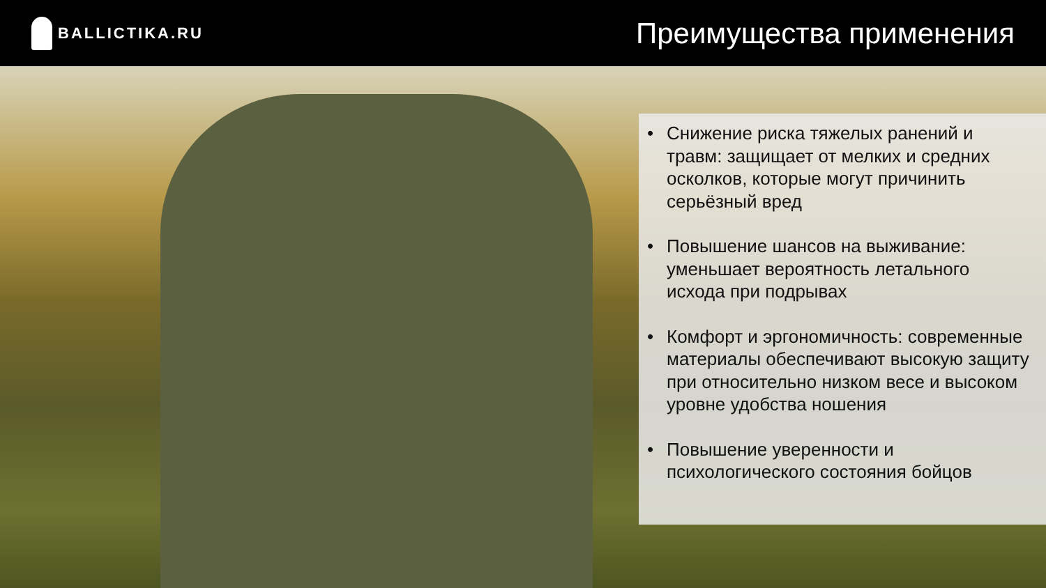BALLICTIKA.RU
Преимущества применения
• Снижение риска тяжелых ранений и травм: защищает от мелких и средних осколков, которые могут причинить серьёзный вред
• Повышение шансов на выживание: уменьшает вероятность летального исхода при подрывах
• Комфорт и эргономичность: современные материалы обеспечивают высокую защиту при относительно низком весе и высоком уровне удобства ношения
• Повышение уверенности и психологического состояния бойцов